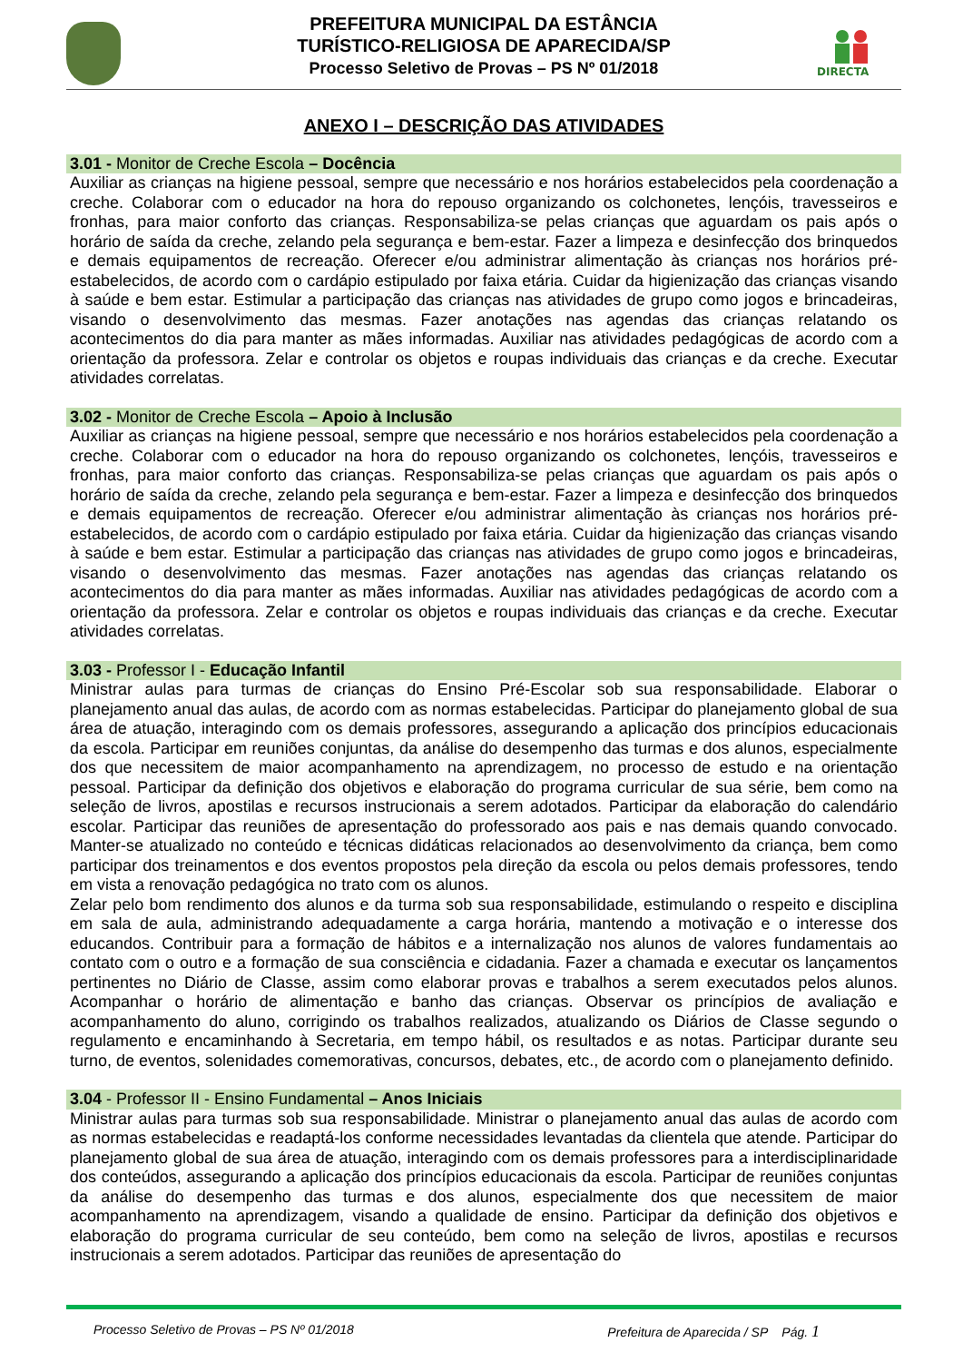PREFEITURA MUNICIPAL DA ESTÂNCIA
TURÍSTICO-RELIGIOSA DE APARECIDA/SP
Processo Seletivo de Provas – PS Nº 01/2018
DIRECTA
ANEXO I – DESCRIÇÃO DAS ATIVIDADES
3.01 - Monitor de Creche Escola – Docência
Auxiliar as crianças na higiene pessoal, sempre que necessário e nos horários estabelecidos pela coordenação a creche. Colaborar com o educador na hora do repouso organizando os colchonetes, lençóis, travesseiros e fronhas, para maior conforto das crianças. Responsabiliza-se pelas crianças que aguardam os pais após o horário de saída da creche, zelando pela segurança e bem-estar. Fazer a limpeza e desinfecção dos brinquedos e demais equipamentos de recreação. Oferecer e/ou administrar alimentação às crianças nos horários pré-estabelecidos, de acordo com o cardápio estipulado por faixa etária. Cuidar da higienização das crianças visando à saúde e bem estar. Estimular a participação das crianças nas atividades de grupo como jogos e brincadeiras, visando o desenvolvimento das mesmas. Fazer anotações nas agendas das crianças relatando os acontecimentos do dia para manter as mães informadas. Auxiliar nas atividades pedagógicas de acordo com a orientação da professora. Zelar e controlar os objetos e roupas individuais das crianças e da creche. Executar atividades correlatas.
3.02 - Monitor de Creche Escola – Apoio à Inclusão
Auxiliar as crianças na higiene pessoal, sempre que necessário e nos horários estabelecidos pela coordenação a creche. Colaborar com o educador na hora do repouso organizando os colchonetes, lençóis, travesseiros e fronhas, para maior conforto das crianças. Responsabiliza-se pelas crianças que aguardam os pais após o horário de saída da creche, zelando pela segurança e bem-estar. Fazer a limpeza e desinfecção dos brinquedos e demais equipamentos de recreação. Oferecer e/ou administrar alimentação às crianças nos horários pré-estabelecidos, de acordo com o cardápio estipulado por faixa etária. Cuidar da higienização das crianças visando à saúde e bem estar. Estimular a participação das crianças nas atividades de grupo como jogos e brincadeiras, visando o desenvolvimento das mesmas. Fazer anotações nas agendas das crianças relatando os acontecimentos do dia para manter as mães informadas. Auxiliar nas atividades pedagógicas de acordo com a orientação da professora. Zelar e controlar os objetos e roupas individuais das crianças e da creche. Executar atividades correlatas.
3.03 - Professor I - Educação Infantil
Ministrar aulas para turmas de crianças do Ensino Pré-Escolar sob sua responsabilidade. Elaborar o planejamento anual das aulas, de acordo com as normas estabelecidas. Participar do planejamento global de sua área de atuação, interagindo com os demais professores, assegurando a aplicação dos princípios educacionais da escola. Participar em reuniões conjuntas, da análise do desempenho das turmas e dos alunos, especialmente dos que necessitem de maior acompanhamento na aprendizagem, no processo de estudo e na orientação pessoal. Participar da definição dos objetivos e elaboração do programa curricular de sua série, bem como na seleção de livros, apostilas e recursos instrucionais a serem adotados. Participar da elaboração do calendário escolar. Participar das reuniões de apresentação do professorado aos pais e nas demais quando convocado. Manter-se atualizado no conteúdo e técnicas didáticas relacionados ao desenvolvimento da criança, bem como participar dos treinamentos e dos eventos propostos pela direção da escola ou pelos demais professores, tendo em vista a renovação pedagógica no trato com os alunos.
Zelar pelo bom rendimento dos alunos e da turma sob sua responsabilidade, estimulando o respeito e disciplina em sala de aula, administrando adequadamente a carga horária, mantendo a motivação e o interesse dos educandos. Contribuir para a formação de hábitos e a internalização nos alunos de valores fundamentais ao contato com o outro e a formação de sua consciência e cidadania. Fazer a chamada e executar os lançamentos pertinentes no Diário de Classe, assim como elaborar provas e trabalhos a serem executados pelos alunos. Acompanhar o horário de alimentação e banho das crianças. Observar os princípios de avaliação e acompanhamento do aluno, corrigindo os trabalhos realizados, atualizando os Diários de Classe segundo o regulamento e encaminhando à Secretaria, em tempo hábil, os resultados e as notas. Participar durante seu turno, de eventos, solenidades comemorativas, concursos, debates, etc., de acordo com o planejamento definido.
3.04 - Professor II - Ensino Fundamental – Anos Iniciais
Ministrar aulas para turmas sob sua responsabilidade. Ministrar o planejamento anual das aulas de acordo com as normas estabelecidas e readaptá-los conforme necessidades levantadas da clientela que atende. Participar do planejamento global de sua área de atuação, interagindo com os demais professores para a interdisciplinaridade dos conteúdos, assegurando a aplicação dos princípios educacionais da escola. Participar de reuniões conjuntas da análise do desempenho das turmas e dos alunos, especialmente dos que necessitem de maior acompanhamento na aprendizagem, visando a qualidade de ensino. Participar da definição dos objetivos e elaboração do programa curricular de seu conteúdo, bem como na seleção de livros, apostilas e recursos instrucionais a serem adotados. Participar das reuniões de apresentação do
Processo Seletivo de Provas – PS Nº 01/2018 Prefeitura de Aparecida / SP Pág. 1